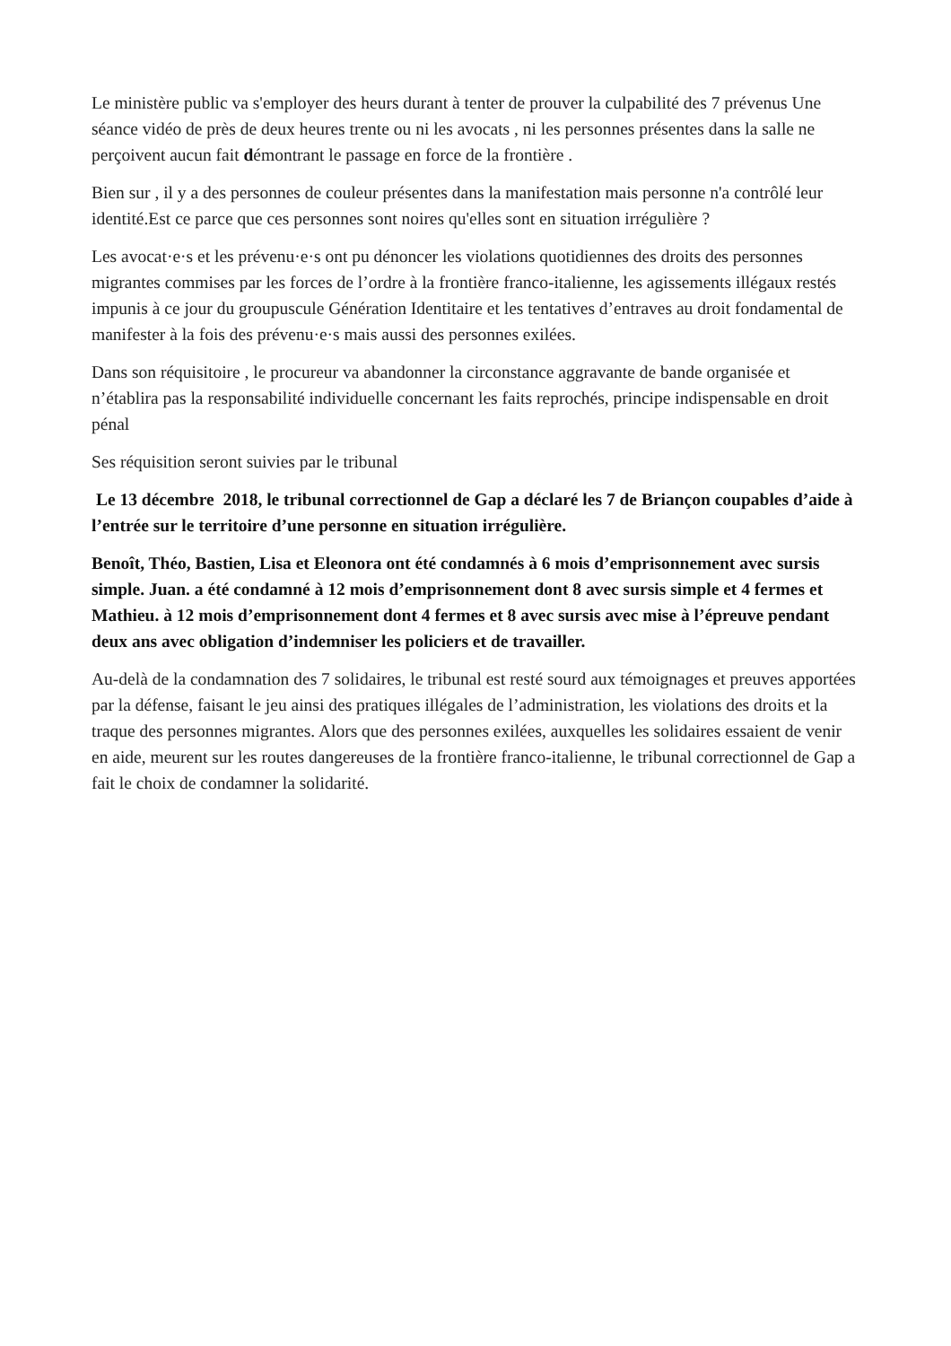Le ministère public va s'employer des heurs durant à tenter de prouver la culpabilité des 7 prévenus Une séance vidéo de près de deux heures trente ou ni les avocats , ni les personnes présentes dans la salle ne perçoivent aucun fait démontrant le passage en force de la frontière .
Bien sur , il y a des personnes de couleur présentes dans la manifestation mais personne n'a contrôlé leur identité.Est ce parce que ces personnes sont noires qu'elles sont en situation irrégulière ?
Les avocat·e·s et les prévenu·e·s ont pu dénoncer les violations quotidiennes des droits des personnes migrantes commises par les forces de l’ordre à la frontière franco-italienne, les agissements illégaux restés impunis à ce jour du groupuscule Génération Identitaire et les tentatives d’entraves au droit fondamental de manifester à la fois des prévenu·e·s mais aussi des personnes exilées.
Dans son réquisitoire , le procureur va abandonner la circonstance aggravante de bande organisée et n’établira pas la responsabilité individuelle concernant les faits reprochés, principe indispensable en droit pénal
Ses réquisition seront suivies par le tribunal
Le 13 décembre 2018, le tribunal correctionnel de Gap a déclaré les 7 de Briançon coupables d’aide à l’entrée sur le territoire d’une personne en situation irrégulière.
Benoît, Théo, Bastien, Lisa et Eleonora ont été condamnés à 6 mois d’emprisonnement avec sursis simple. Juan. a été condamné à 12 mois d’emprisonnement dont 8 avec sursis simple et 4 fermes et Mathieu. à 12 mois d’emprisonnement dont 4 fermes et 8 avec sursis avec mise à l’épreuve pendant deux ans avec obligation d’indemniser les policiers et de travailler.
Au-delà de la condamnation des 7 solidaires, le tribunal est resté sourd aux témoignages et preuves apportées par la défense, faisant le jeu ainsi des pratiques illégales de l’administration, les violations des droits et la traque des personnes migrantes. Alors que des personnes exilées, auxquelles les solidaires essaient de venir en aide, meurent sur les routes dangereuses de la frontière franco-italienne, le tribunal correctionnel de Gap a fait le choix de condamner la solidarité.